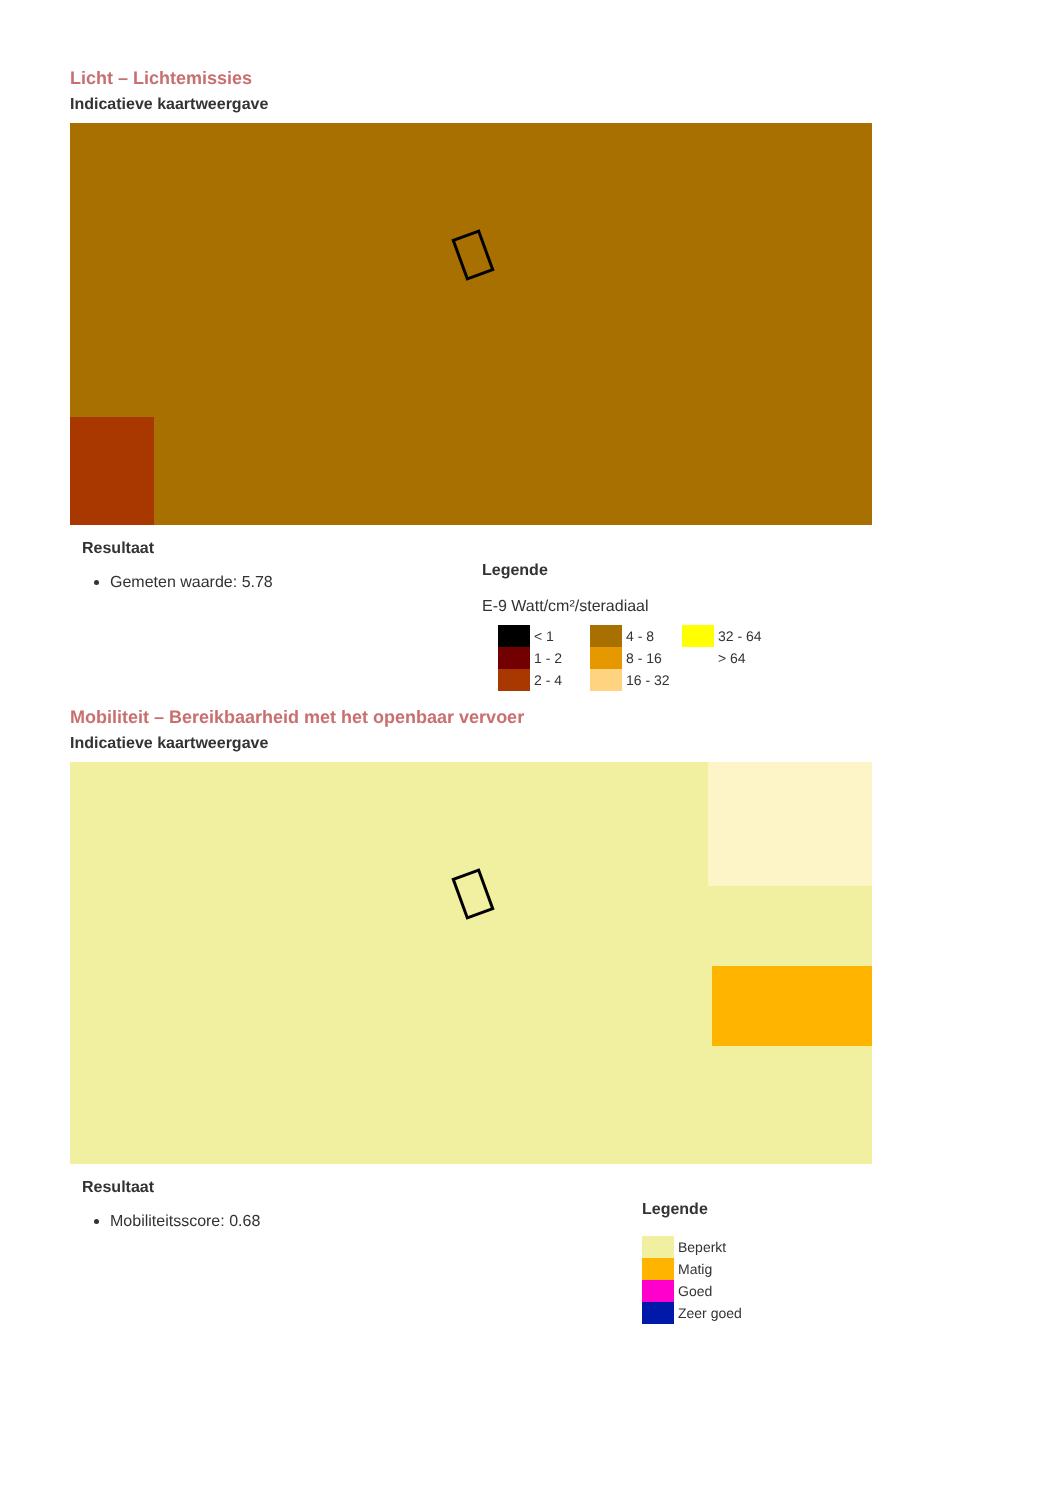Licht – Lichtemissies
Indicatieve kaartweergave
Resultaat
Gemeten waarde: 5.78
Legende
E-9 Watt/cm²/steradiaal
< 1
4 - 8
32 - 64
1 - 2
8 - 16
> 64
2 - 4
16 - 32
Mobiliteit – Bereikbaarheid met het openbaar vervoer
Indicatieve kaartweergave
Resultaat
Mobiliteitsscore: 0.68
Legende
Beperkt
Matig
Goed
Zeer goed